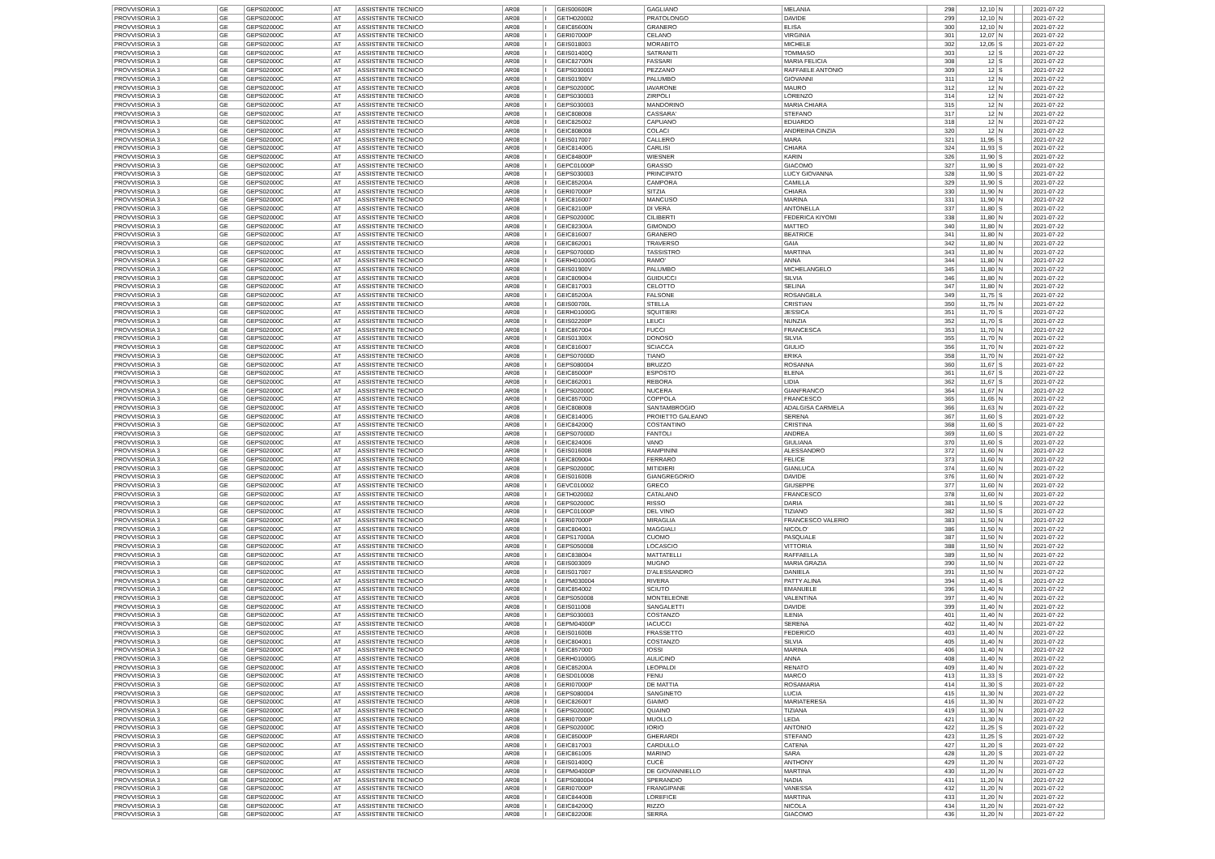| PROVVISORIA 3 | GE | GEPS02000C | AT | ASSISTENTE TECNICO | AR08 | I | GEIS00600R | GAGLIANO | MELANIA | 298 | 12,10 | N | | | 2021-07-22 |
| PROVVISORIA 3 | GE | GEPS02000C | AT | ASSISTENTE TECNICO | AR08 | I | GETH020002 | PRATOLONGO | DAVIDE | 299 | 12,10 | N | | | 2021-07-22 |
| PROVVISORIA 3 | GE | GEPS02000C | AT | ASSISTENTE TECNICO | AR08 | I | GEIC85600N | GRANERO | ELISA | 300 | 12,10 | N | | | 2021-07-22 |
| PROVVISORIA 3 | GE | GEPS02000C | AT | ASSISTENTE TECNICO | AR08 | I | GERI07000P | CELANO | VIRGINIA | 301 | 12,07 | N | | | 2021-07-22 |
| PROVVISORIA 3 | GE | GEPS02000C | AT | ASSISTENTE TECNICO | AR08 | I | GEIS018003 | MORABITO | MICHELE | 302 | 12,05 | S | | | 2021-07-22 |
| PROVVISORIA 3 | GE | GEPS02000C | AT | ASSISTENTE TECNICO | AR08 | I | GEIS01400Q | SATRANITI | TOMMASO | 303 | 12 | S | | | 2021-07-22 |
| PROVVISORIA 3 | GE | GEPS02000C | AT | ASSISTENTE TECNICO | AR08 | I | GEIC82700N | FASSARI | MARIA FELICIA | 308 | 12 | S | | | 2021-07-22 |
| PROVVISORIA 3 | GE | GEPS02000C | AT | ASSISTENTE TECNICO | AR08 | I | GEPS030003 | PEZZANO | RAFFAELE ANTONIO | 309 | 12 | S | | | 2021-07-22 |
| PROVVISORIA 3 | GE | GEPS02000C | AT | ASSISTENTE TECNICO | AR08 | I | GEIS01900V | PALUMBO | GIOVANNI | 311 | 12 | N | | | 2021-07-22 |
| PROVVISORIA 3 | GE | GEPS02000C | AT | ASSISTENTE TECNICO | AR08 | I | GEPS02000C | IAVARONE | MAURO | 312 | 12 | N | | | 2021-07-22 |
| PROVVISORIA 3 | GE | GEPS02000C | AT | ASSISTENTE TECNICO | AR08 | I | GEPS030003 | ZIRPOLI | LORENZO | 314 | 12 | N | | | 2021-07-22 |
| PROVVISORIA 3 | GE | GEPS02000C | AT | ASSISTENTE TECNICO | AR08 | I | GEPS030003 | MANDORINO | MARIA CHIARA | 315 | 12 | N | | | 2021-07-22 |
| PROVVISORIA 3 | GE | GEPS02000C | AT | ASSISTENTE TECNICO | AR08 | I | GEIC808008 | CASSARA' | STEFANO | 317 | 12 | N | | | 2021-07-22 |
| PROVVISORIA 3 | GE | GEPS02000C | AT | ASSISTENTE TECNICO | AR08 | I | GEIC825002 | CAPUANO | EDUARDO | 318 | 12 | N | | | 2021-07-22 |
| PROVVISORIA 3 | GE | GEPS02000C | AT | ASSISTENTE TECNICO | AR08 | I | GEIC808008 | COLACI | ANDREINA CINZIA | 320 | 12 | N | | | 2021-07-22 |
| PROVVISORIA 3 | GE | GEPS02000C | AT | ASSISTENTE TECNICO | AR08 | I | GEIS017007 | CALLERO | MARA | 321 | 11,95 | S | | | 2021-07-22 |
| PROVVISORIA 3 | GE | GEPS02000C | AT | ASSISTENTE TECNICO | AR08 | I | GEIC81400G | CARLISI | CHIARA | 324 | 11,93 | S | | | 2021-07-22 |
| PROVVISORIA 3 | GE | GEPS02000C | AT | ASSISTENTE TECNICO | AR08 | I | GEIC84800P | WIESNER | KARIN | 326 | 11,90 | S | | | 2021-07-22 |
| PROVVISORIA 3 | GE | GEPS02000C | AT | ASSISTENTE TECNICO | AR08 | I | GEPC01000P | GRASSO | GIACOMO | 327 | 11,90 | S | | | 2021-07-22 |
| PROVVISORIA 3 | GE | GEPS02000C | AT | ASSISTENTE TECNICO | AR08 | I | GEPS030003 | PRINCIPATO | LUCY GIOVANNA | 328 | 11,90 | S | | | 2021-07-22 |
| PROVVISORIA 3 | GE | GEPS02000C | AT | ASSISTENTE TECNICO | AR08 | I | GEIC85200A | CAMPORA | CAMILLA | 329 | 11,90 | S | | | 2021-07-22 |
| PROVVISORIA 3 | GE | GEPS02000C | AT | ASSISTENTE TECNICO | AR08 | I | GERI07000P | SITZIA | CHIARA | 330 | 11,90 | N | | | 2021-07-22 |
| PROVVISORIA 3 | GE | GEPS02000C | AT | ASSISTENTE TECNICO | AR08 | I | GEIC816007 | MANCUSO | MARINA | 331 | 11,90 | N | | | 2021-07-22 |
| PROVVISORIA 3 | GE | GEPS02000C | AT | ASSISTENTE TECNICO | AR08 | I | GEIC82100P | DI VERA | ANTONELLA | 337 | 11,80 | S | | | 2021-07-22 |
| PROVVISORIA 3 | GE | GEPS02000C | AT | ASSISTENTE TECNICO | AR08 | I | GEPS02000C | CILIBERTI | FEDERICA KIYOMI | 338 | 11,80 | N | | | 2021-07-22 |
| PROVVISORIA 3 | GE | GEPS02000C | AT | ASSISTENTE TECNICO | AR08 | I | GEIC82300A | GIMONDO | MATTEO | 340 | 11,80 | N | | | 2021-07-22 |
| PROVVISORIA 3 | GE | GEPS02000C | AT | ASSISTENTE TECNICO | AR08 | I | GEIC816007 | GRANERO | BEATRICE | 341 | 11,80 | N | | | 2021-07-22 |
| PROVVISORIA 3 | GE | GEPS02000C | AT | ASSISTENTE TECNICO | AR08 | I | GEIC862001 | TRAVERSO | GAIA | 342 | 11,80 | N | | | 2021-07-22 |
| PROVVISORIA 3 | GE | GEPS02000C | AT | ASSISTENTE TECNICO | AR08 | I | GEPS07000D | TASSISTRO | MARTINA | 343 | 11,80 | N | | | 2021-07-22 |
| PROVVISORIA 3 | GE | GEPS02000C | AT | ASSISTENTE TECNICO | AR08 | I | GERH01000G | RAMO' | ANNA | 344 | 11,80 | N | | | 2021-07-22 |
| PROVVISORIA 3 | GE | GEPS02000C | AT | ASSISTENTE TECNICO | AR08 | I | GEIS01900V | PALUMBO | MICHELANGELO | 345 | 11,80 | N | | | 2021-07-22 |
| PROVVISORIA 3 | GE | GEPS02000C | AT | ASSISTENTE TECNICO | AR08 | I | GEIC809004 | GUIDUCCI | SILVIA | 346 | 11,80 | N | | | 2021-07-22 |
| PROVVISORIA 3 | GE | GEPS02000C | AT | ASSISTENTE TECNICO | AR08 | I | GEIC817003 | CELOTTO | SELINA | 347 | 11,80 | N | | | 2021-07-22 |
| PROVVISORIA 3 | GE | GEPS02000C | AT | ASSISTENTE TECNICO | AR08 | I | GEIC85200A | FALSONE | ROSANGELA | 349 | 11,75 | S | | | 2021-07-22 |
| PROVVISORIA 3 | GE | GEPS02000C | AT | ASSISTENTE TECNICO | AR08 | I | GEIS00700L | STELLA | CRISTIAN | 350 | 11,75 | N | | | 2021-07-22 |
| PROVVISORIA 3 | GE | GEPS02000C | AT | ASSISTENTE TECNICO | AR08 | I | GERH01000G | SQUITIERI | JESSICA | 351 | 11,70 | S | | | 2021-07-22 |
| PROVVISORIA 3 | GE | GEPS02000C | AT | ASSISTENTE TECNICO | AR08 | I | GEIS02200P | LEUCI | NUNZIA | 352 | 11,70 | S | | | 2021-07-22 |
| PROVVISORIA 3 | GE | GEPS02000C | AT | ASSISTENTE TECNICO | AR08 | I | GEIC867004 | FUCCI | FRANCESCA | 353 | 11,70 | N | | | 2021-07-22 |
| PROVVISORIA 3 | GE | GEPS02000C | AT | ASSISTENTE TECNICO | AR08 | I | GEIS01300X | DONOSO | SILVIA | 355 | 11,70 | N | | | 2021-07-22 |
| PROVVISORIA 3 | GE | GEPS02000C | AT | ASSISTENTE TECNICO | AR08 | I | GEIC816007 | SCIACCA | GIULIO | 356 | 11,70 | N | | | 2021-07-22 |
| PROVVISORIA 3 | GE | GEPS02000C | AT | ASSISTENTE TECNICO | AR08 | I | GEPS07000D | TIANO | ERIKA | 358 | 11,70 | N | | | 2021-07-22 |
| PROVVISORIA 3 | GE | GEPS02000C | AT | ASSISTENTE TECNICO | AR08 | I | GEPS080004 | BRUZZO | ROSANNA | 360 | 11,67 | S | | | 2021-07-22 |
| PROVVISORIA 3 | GE | GEPS02000C | AT | ASSISTENTE TECNICO | AR08 | I | GEIC85000P | ESPOSTO | ELENA | 361 | 11,67 | S | | | 2021-07-22 |
| PROVVISORIA 3 | GE | GEPS02000C | AT | ASSISTENTE TECNICO | AR08 | I | GEIC862001 | REBORA | LIDIA | 362 | 11,67 | S | | | 2021-07-22 |
| PROVVISORIA 3 | GE | GEPS02000C | AT | ASSISTENTE TECNICO | AR08 | I | GEPS02000C | NUCERA | GIANFRANCO | 364 | 11,67 | N | | | 2021-07-22 |
| PROVVISORIA 3 | GE | GEPS02000C | AT | ASSISTENTE TECNICO | AR08 | I | GEIC85700D | COPPOLA | FRANCESCO | 365 | 11,65 | N | | | 2021-07-22 |
| PROVVISORIA 3 | GE | GEPS02000C | AT | ASSISTENTE TECNICO | AR08 | I | GEIC808008 | SANTAMBROGIO | ADALGISA CARMELA | 366 | 11,63 | N | | | 2021-07-22 |
| PROVVISORIA 3 | GE | GEPS02000C | AT | ASSISTENTE TECNICO | AR08 | I | GEIC81400G | PROIETTO GALEANO | SERENA | 367 | 11,60 | S | | | 2021-07-22 |
| PROVVISORIA 3 | GE | GEPS02000C | AT | ASSISTENTE TECNICO | AR08 | I | GEIC84200Q | COSTANTINO | CRISTINA | 368 | 11,60 | S | | | 2021-07-22 |
| PROVVISORIA 3 | GE | GEPS02000C | AT | ASSISTENTE TECNICO | AR08 | I | GEPS07000D | FANTOLI | ANDREA | 369 | 11,60 | S | | | 2021-07-22 |
| PROVVISORIA 3 | GE | GEPS02000C | AT | ASSISTENTE TECNICO | AR08 | I | GEIC824006 | VANO | GIULIANA | 370 | 11,60 | S | | | 2021-07-22 |
| PROVVISORIA 3 | GE | GEPS02000C | AT | ASSISTENTE TECNICO | AR08 | I | GEIS01600B | RAMPININI | ALESSANDRO | 372 | 11,60 | N | | | 2021-07-22 |
| PROVVISORIA 3 | GE | GEPS02000C | AT | ASSISTENTE TECNICO | AR08 | I | GEIC809004 | FERRARO | FELICE | 373 | 11,60 | N | | | 2021-07-22 |
| PROVVISORIA 3 | GE | GEPS02000C | AT | ASSISTENTE TECNICO | AR08 | I | GEPS02000C | MITIDIERI | GIANLUCA | 374 | 11,60 | N | | | 2021-07-22 |
| PROVVISORIA 3 | GE | GEPS02000C | AT | ASSISTENTE TECNICO | AR08 | I | GEIS01600B | GIANGREGORIO | DAVIDE | 376 | 11,60 | N | | | 2021-07-22 |
| PROVVISORIA 3 | GE | GEPS02000C | AT | ASSISTENTE TECNICO | AR08 | I | GEVC010002 | GRECO | GIUSEPPE | 377 | 11,60 | N | | | 2021-07-22 |
| PROVVISORIA 3 | GE | GEPS02000C | AT | ASSISTENTE TECNICO | AR08 | I | GETH020002 | CATALANO | FRANCESCO | 378 | 11,60 | N | | | 2021-07-22 |
| PROVVISORIA 3 | GE | GEPS02000C | AT | ASSISTENTE TECNICO | AR08 | I | GEPS02000C | RISSO | DARIA | 381 | 11,50 | S | | | 2021-07-22 |
| PROVVISORIA 3 | GE | GEPS02000C | AT | ASSISTENTE TECNICO | AR08 | I | GEPC01000P | DEL VINO | TIZIANO | 382 | 11,50 | S | | | 2021-07-22 |
| PROVVISORIA 3 | GE | GEPS02000C | AT | ASSISTENTE TECNICO | AR08 | I | GERI07000P | MIRAGLIA | FRANCESCO VALERIO | 383 | 11,50 | N | | | 2021-07-22 |
| PROVVISORIA 3 | GE | GEPS02000C | AT | ASSISTENTE TECNICO | AR08 | I | GEIC804001 | MAGGIALI | NICOLO' | 386 | 11,50 | N | | | 2021-07-22 |
| PROVVISORIA 3 | GE | GEPS02000C | AT | ASSISTENTE TECNICO | AR08 | I | GEPS17000A | CUOMO | PASQUALE | 387 | 11,50 | N | | | 2021-07-22 |
| PROVVISORIA 3 | GE | GEPS02000C | AT | ASSISTENTE TECNICO | AR08 | I | GEPS050008 | LOCASCIO | VITTORIA | 388 | 11,50 | N | | | 2021-07-22 |
| PROVVISORIA 3 | GE | GEPS02000C | AT | ASSISTENTE TECNICO | AR08 | I | GEIC838004 | MATTATELLI | RAFFAELLA | 389 | 11,50 | N | | | 2021-07-22 |
| PROVVISORIA 3 | GE | GEPS02000C | AT | ASSISTENTE TECNICO | AR08 | I | GEIS003009 | MUGNO | MARIA GRAZIA | 390 | 11,50 | N | | | 2021-07-22 |
| PROVVISORIA 3 | GE | GEPS02000C | AT | ASSISTENTE TECNICO | AR08 | I | GEIS017007 | D'ALESSANDRO | DANIELA | 391 | 11,50 | N | | | 2021-07-22 |
| PROVVISORIA 3 | GE | GEPS02000C | AT | ASSISTENTE TECNICO | AR08 | I | GEPM030004 | RIVERA | PATTY ALINA | 394 | 11,40 | S | | | 2021-07-22 |
| PROVVISORIA 3 | GE | GEPS02000C | AT | ASSISTENTE TECNICO | AR08 | I | GEIC854002 | SCIUTO | EMANUELE | 396 | 11,40 | N | | | 2021-07-22 |
| PROVVISORIA 3 | GE | GEPS02000C | AT | ASSISTENTE TECNICO | AR08 | I | GEPS050008 | MONTELEONE | VALENTINA | 397 | 11,40 | N | | | 2021-07-22 |
| PROVVISORIA 3 | GE | GEPS02000C | AT | ASSISTENTE TECNICO | AR08 | I | GEIS011008 | SANGALETTI | DAVIDE | 399 | 11,40 | N | | | 2021-07-22 |
| PROVVISORIA 3 | GE | GEPS02000C | AT | ASSISTENTE TECNICO | AR08 | I | GEPS030003 | COSTANZO | ILENIA | 401 | 11,40 | N | | | 2021-07-22 |
| PROVVISORIA 3 | GE | GEPS02000C | AT | ASSISTENTE TECNICO | AR08 | I | GEPM04000P | IACUCCI | SERENA | 402 | 11,40 | N | | | 2021-07-22 |
| PROVVISORIA 3 | GE | GEPS02000C | AT | ASSISTENTE TECNICO | AR08 | I | GEIS01600B | FRASSETTO | FEDERICO | 403 | 11,40 | N | | | 2021-07-22 |
| PROVVISORIA 3 | GE | GEPS02000C | AT | ASSISTENTE TECNICO | AR08 | I | GEIC804001 | COSTANZO | SILVIA | 405 | 11,40 | N | | | 2021-07-22 |
| PROVVISORIA 3 | GE | GEPS02000C | AT | ASSISTENTE TECNICO | AR08 | I | GEIC85700D | IOSSI | MARINA | 406 | 11,40 | N | | | 2021-07-22 |
| PROVVISORIA 3 | GE | GEPS02000C | AT | ASSISTENTE TECNICO | AR08 | I | GERH01000G | AULICINO | ANNA | 408 | 11,40 | N | | | 2021-07-22 |
| PROVVISORIA 3 | GE | GEPS02000C | AT | ASSISTENTE TECNICO | AR08 | I | GEIC85200A | LEOPALDI | RENATO | 409 | 11,40 | N | | | 2021-07-22 |
| PROVVISORIA 3 | GE | GEPS02000C | AT | ASSISTENTE TECNICO | AR08 | I | GESD010008 | FENU | MARCO | 413 | 11,33 | S | | | 2021-07-22 |
| PROVVISORIA 3 | GE | GEPS02000C | AT | ASSISTENTE TECNICO | AR08 | I | GERI07000P | DE MATTIA | ROSAMARIA | 414 | 11,30 | S | | | 2021-07-22 |
| PROVVISORIA 3 | GE | GEPS02000C | AT | ASSISTENTE TECNICO | AR08 | I | GEPS080004 | SANGINETO | LUCIA | 415 | 11,30 | N | | | 2021-07-22 |
| PROVVISORIA 3 | GE | GEPS02000C | AT | ASSISTENTE TECNICO | AR08 | I | GEIC82600T | GIAIMO | MARIATERESA | 416 | 11,30 | N | | | 2021-07-22 |
| PROVVISORIA 3 | GE | GEPS02000C | AT | ASSISTENTE TECNICO | AR08 | I | GEPS02000C | QUAINO | TIZIANA | 419 | 11,30 | N | | | 2021-07-22 |
| PROVVISORIA 3 | GE | GEPS02000C | AT | ASSISTENTE TECNICO | AR08 | I | GERI07000P | MUOLLO | LEDA | 421 | 11,30 | N | | | 2021-07-22 |
| PROVVISORIA 3 | GE | GEPS02000C | AT | ASSISTENTE TECNICO | AR08 | I | GEPS02000C | IORIO | ANTONIO | 422 | 11,25 | S | | | 2021-07-22 |
| PROVVISORIA 3 | GE | GEPS02000C | AT | ASSISTENTE TECNICO | AR08 | I | GEIC85000P | GHERARDI | STEFANO | 423 | 11,25 | S | | | 2021-07-22 |
| PROVVISORIA 3 | GE | GEPS02000C | AT | ASSISTENTE TECNICO | AR08 | I | GEIC817003 | CARDULLO | CATENA | 427 | 11,20 | S | | | 2021-07-22 |
| PROVVISORIA 3 | GE | GEPS02000C | AT | ASSISTENTE TECNICO | AR08 | I | GEIC861005 | MARINO | SARA | 428 | 11,20 | S | | | 2021-07-22 |
| PROVVISORIA 3 | GE | GEPS02000C | AT | ASSISTENTE TECNICO | AR08 | I | GEIS01400Q | CUCÈ | ANTHONY | 429 | 11,20 | N | | | 2021-07-22 |
| PROVVISORIA 3 | GE | GEPS02000C | AT | ASSISTENTE TECNICO | AR08 | I | GEPM04000P | DE GIOVANNIELLO | MARTINA | 430 | 11,20 | N | | | 2021-07-22 |
| PROVVISORIA 3 | GE | GEPS02000C | AT | ASSISTENTE TECNICO | AR08 | I | GEPS080004 | SPERANDIO | NADIA | 431 | 11,20 | N | | | 2021-07-22 |
| PROVVISORIA 3 | GE | GEPS02000C | AT | ASSISTENTE TECNICO | AR08 | I | GERI07000P | FRANGIPANE | VANESSA | 432 | 11,20 | N | | | 2021-07-22 |
| PROVVISORIA 3 | GE | GEPS02000C | AT | ASSISTENTE TECNICO | AR08 | I | GEIC84400B | LOREFICE | MARTINA | 433 | 11,20 | N | | | 2021-07-22 |
| PROVVISORIA 3 | GE | GEPS02000C | AT | ASSISTENTE TECNICO | AR08 | I | GEIC84200Q | RIZZO | NICOLA | 434 | 11,20 | N | | | 2021-07-22 |
| PROVVISORIA 3 | GE | GEPS02000C | AT | ASSISTENTE TECNICO | AR08 | I | GEIC82200E | SERRA | GIACOMO | 436 | 11,20 | N | | | 2021-07-22 |